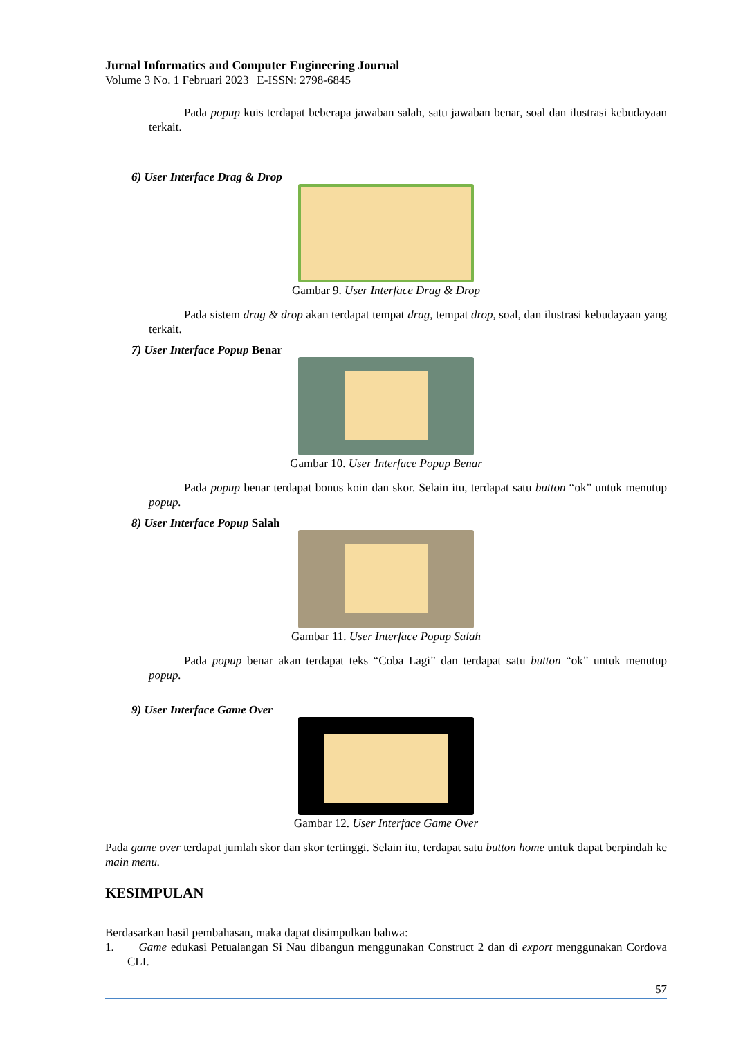Jurnal Informatics and Computer Engineering Journal
Volume 3 No. 1 Februari 2023 | E-ISSN: 2798-6845
Pada popup kuis terdapat beberapa jawaban salah, satu jawaban benar, soal dan ilustrasi kebudayaan terkait.
6) User Interface Drag & Drop
Gambar 9. User Interface Drag & Drop
Pada sistem drag & drop akan terdapat tempat drag, tempat drop, soal, dan ilustrasi kebudayaan yang terkait.
7) User Interface Popup Benar
Gambar 10. User Interface Popup Benar
Pada popup benar terdapat bonus koin dan skor. Selain itu, terdapat satu button “ok” untuk menutup popup.
8) User Interface Popup Salah
Gambar 11. User Interface Popup Salah
Pada popup benar akan terdapat teks “Coba Lagi” dan terdapat satu button “ok” untuk menutup popup.
9) User Interface Game Over
Gambar 12. User Interface Game Over
Pada game over terdapat jumlah skor dan skor tertinggi. Selain itu, terdapat satu button home untuk dapat berpindah ke main menu.
KESIMPULAN
Berdasarkan hasil pembahasan, maka dapat disimpulkan bahwa:
1. Game edukasi Petualangan Si Nau dibangun menggunakan Construct 2 dan di export menggunakan Cordova CLI.
57